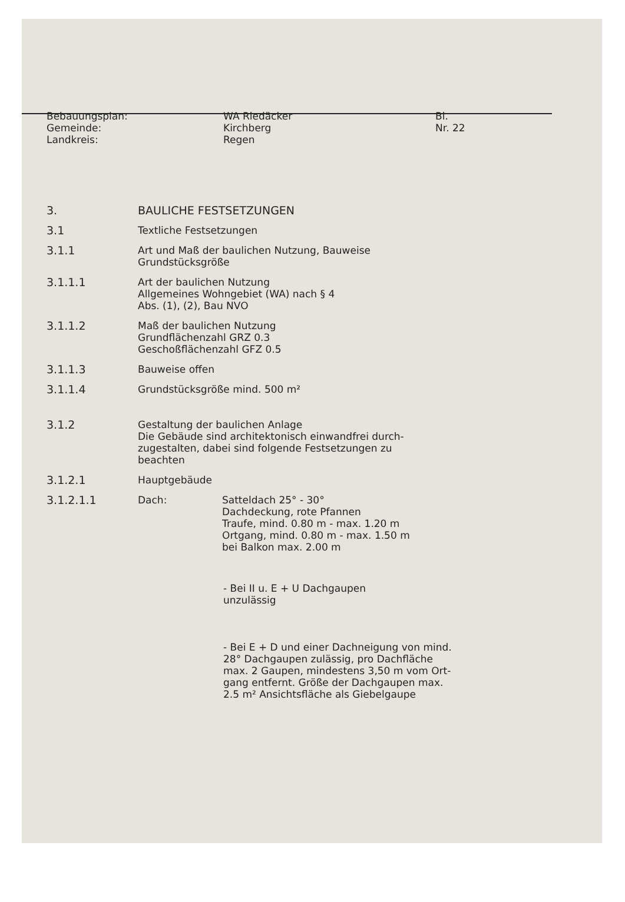Bebauungsplan:
Gemeinde:
Landkreis:
WA Riedäcker
Kirchberg
Regen
Bl.
Nr. 22
3. BAULICHE FESTSETZUNGEN
3.1 Textliche Festsetzungen
3.1.1 Art und Maß der baulichen Nutzung, Bauweise
Grundstücksgröße
3.1.1.1 Art der baulichen Nutzung
Allgemeines Wohngebiet (WA) nach § 4
Abs. (1), (2), Bau NVO
3.1.1.2 Maß der baulichen Nutzung
Grundflächenzahl GRZ 0.3
Geschoßflächenzahl GFZ 0.5
3.1.1.3 Bauweise offen
3.1.1.4 Grundstücksgröße mind. 500 m²
3.1.2 Gestaltung der baulichen Anlage
Die Gebäude sind architektonisch einwandfrei durch-
zugestalten, dabei sind folgende Festsetzungen zu
beachten
3.1.2.1 Hauptgebäude
3.1.2.1.1 Dach: Satteldach 25° - 30°
Dachdeckung, rote Pfannen
Traufe, mind. 0.80 m - max. 1.20 m
Ortgang, mind. 0.80 m - max. 1.50 m
bei Balkon max. 2.00 m
- Bei II u. E + U Dachgaupen
unzulässig
- Bei E + D und einer Dachneigung von mind.
28° Dachgaupen zulässig, pro Dachfläche
max. 2 Gaupen, mindestens 3,50 m vom Ort-
gang entfernt. Größe der Dachgaupen max.
2.5 m² Ansichtsfläche als Giebelgaupe